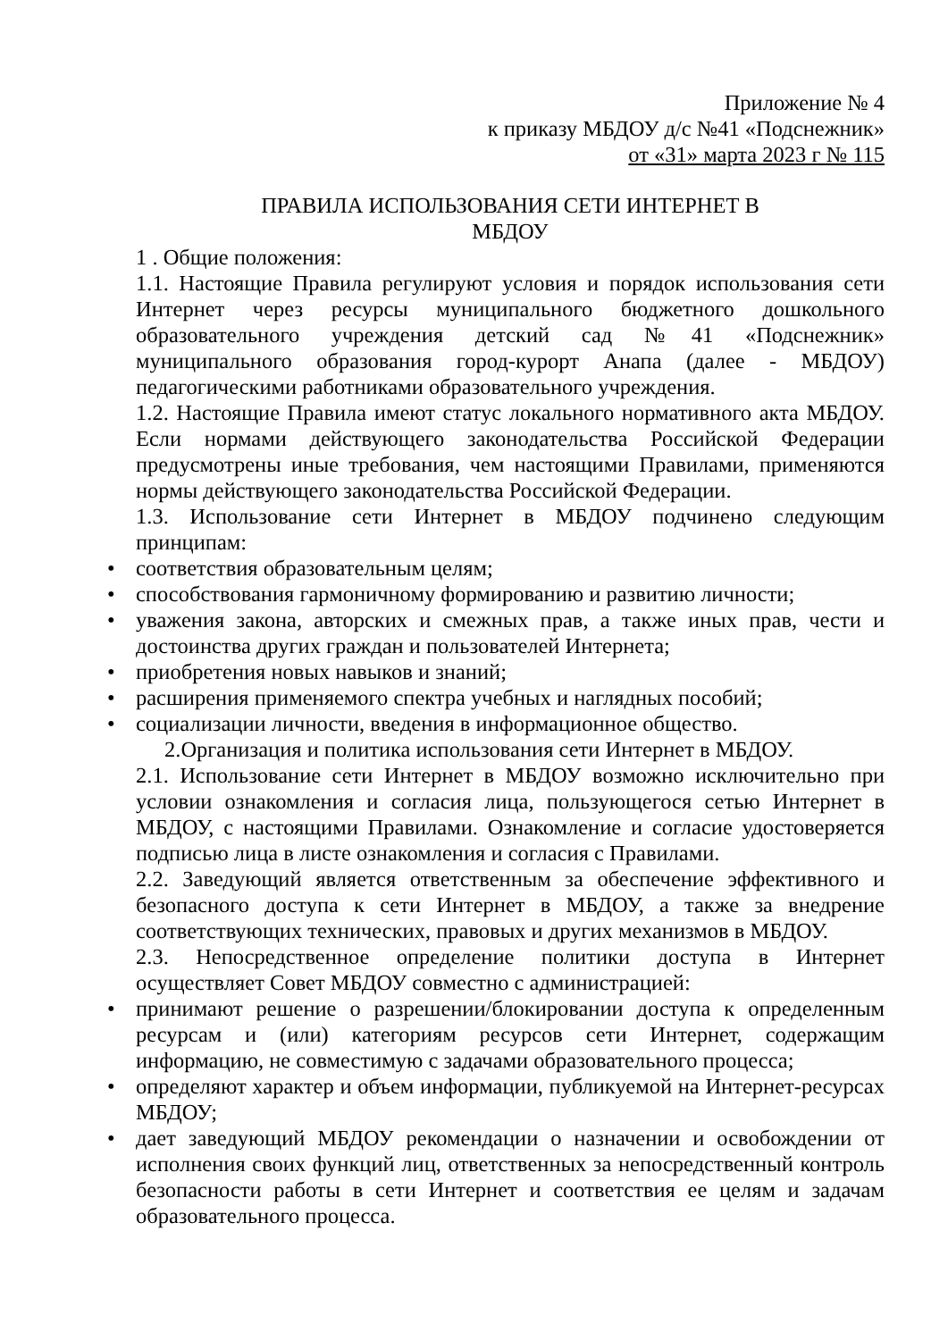Приложение № 4
к приказу МБДОУ д/с №41 «Подснежник»
от «31» марта 2023 г № 115
ПРАВИЛА ИСПОЛЬЗОВАНИЯ СЕТИ ИНТЕРНЕТ В
МБДОУ
1 . Общие положения:
1.1. Настоящие Правила регулируют условия и порядок использования сети Интернет через ресурсы муниципального бюджетного дошкольного образовательного учреждения детский сад №41 «Подснежник» муниципального образования город-курорт Анапа (далее - МБДОУ) педагогическими работниками образовательного учреждения.
1.2. Настоящие Правила имеют статус локального нормативного акта МБДОУ. Если нормами действующего законодательства Российской Федерации предусмотрены иные требования, чем настоящими Правилами, применяются нормы действующего законодательства Российской Федерации.
1.3. Использование сети Интернет в МБДОУ подчинено следующим принципам:
• соответствия образовательным целям;
• способствования гармоничному формированию и развитию личности;
• уважения закона, авторских и смежных прав, а также иных прав, чести и достоинства других граждан и пользователей Интернета;
• приобретения новых навыков и знаний;
• расширения применяемого спектра учебных и наглядных пособий;
• социализации личности, введения в информационное общество.
2.Организация и политика использования сети Интернет в МБДОУ.
2.1. Использование сети Интернет в МБДОУ возможно исключительно при условии ознакомления и согласия лица, пользующегося сетью Интернет в МБДОУ, с настоящими Правилами. Ознакомление и согласие удостоверяется подписью лица в листе ознакомления и согласия с Правилами.
2.2. Заведующий является ответственным за обеспечение эффективного и безопасного доступа к сети Интернет в МБДОУ, а также за внедрение соответствующих технических, правовых и других механизмов в МБДОУ.
2.3. Непосредственное определение политики доступа в Интернет осуществляет Совет МБДОУ совместно с администрацией:
• принимают решение о разрешении/блокировании доступа к определенным ресурсам и (или) категориям ресурсов сети Интернет, содержащим информацию, не совместимую с задачами образовательного процесса;
• определяют характер и объем информации, публикуемой на Интернет-ресурсах МБДОУ;
• дает заведующий МБДОУ рекомендации о назначении и освобождении от исполнения своих функций лиц, ответственных за непосредственный контроль безопасности работы в сети Интернет и соответствия ее целям и задачам образовательного процесса.